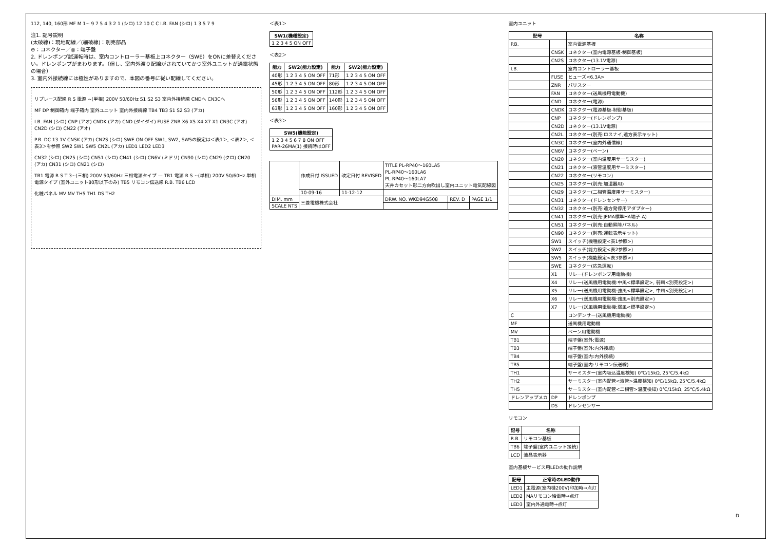112, 140, 160形 MF M 1~ 9 7 5 4 3 2 1 (シロ) 12 10 C C I.B. FAN (シロ) 1 3 5 7 9
注1. 記号説明
(太破線)：現地配線／(細破線)：別売部品
⊖：コネクター／◎：端子盤
2. ドレンポンプ試運転時は、室内コントローラー基板上コネクター（SWE）をONに差替えください。ドレンポンプがまわります。（但し、室内外渡り配線がされていてかつ室外ユニットが通電状態の場合）
3. 室内外接続線には極性がありますので、本図の番号に従い配線してください。
リプレース配線 R S 電源 ~(単相) 200V 50/60Hz S1 S2 S3 室内外接続線 CNDへ CN3Cへ
MF DP 制御箱内 端子箱内 室外ユニット 室内外接続線 TB4 TB3 S1 S2 S3 (アカ)
I.B. FAN (シロ) CNP (アオ) CNDK (アカ) CND (ダイダイ) FUSE ZNR X6 X5 X4 X7 X1 CN3C (アオ) CN2D (シロ) CN22 (アオ)
P.B. DC 13.1V CNSK (アカ) CN2S (シロ) SWE ON OFF SW1, SW2, SW5の設定は＜表1＞, ＜表2＞, ＜表3＞を参照 SW2 SW1 SW5 CN2L (アカ) LED1 LED2 LED3
CN32 (シロ) CN25 (シロ) CN51 (シロ) CN41 (シロ) CN6V (ミドリ) CN90 (シロ) CN29 (クロ) CN20 (アカ) CN31 (シロ) CN21 (シロ)
TB1 電源 R S T 3~(三相) 200V 50/60Hz 三相電源タイプ — TB1 電源 R S ~(単相) 200V 50/60Hz 単相電源タイプ (室外ユニット80形以下のみ) TB5 リモコン伝送線 R.B. TB6 LCD
化粧パネル MV MV TH5 TH1 DS TH2
＜表1＞
| SW1(機種設定) |
| --- |
| 1 2 3 4 5 ON OFF |
＜表2＞
| 能力 | SW2(能力設定) | 能力 | SW2(能力設定) |
| --- | --- | --- | --- |
| 40形 | 1 2 3 4 5 ON OFF | 71形 | 1 2 3 4 5 ON OFF |
| 45形 | 1 2 3 4 5 ON OFF | 80形 | 1 2 3 4 5 ON OFF |
| 50形 | 1 2 3 4 5 ON OFF | 112形 | 1 2 3 4 5 ON OFF |
| 56形 | 1 2 3 4 5 ON OFF | 140形 | 1 2 3 4 5 ON OFF |
| 63形 | 1 2 3 4 5 ON OFF | 160形 | 1 2 3 4 5 ON OFF |
＜表3＞
| SW5(機能設定) |
| --- |
| 1 2 3 4 5 6 7 8 ON OFF PAR-26MA(1) 接続時はOFF |
| | 作成日付 ISSUED | 改定日付 REVISED | TITLE PL-RP40～160LA5 PL-RP40～160LA6 PL-RP40～160LA7 天井カセット形二方向吹出し室内ユニット電気配線図 | | |
| | 10-09-16 | 11-12-12 | | | |
| DIM. mm | 三菱電機株式会社 | | DRW. NO. WKD94G508 | REV. D | PAGE 1/1 |
| SCALE NTS | | | | | |
室内ユニット
| 記号 | | 名称 |
| --- | --- | --- |
| P.B. | | 室内電源基板 |
| | CNSK | コネクター(室内電源基板-制御基板) |
| | CN2S | コネクター(13.1V電源) |
| I.B. | | 室内コントローラー基板 |
| | FUSE | ヒューズ<6.3A> |
| | ZNR | バリスター |
| | FAN | コネクター(送風機用電動機) |
| | CND | コネクター(電源) |
| | CNDK | コネクター(電源基板-制御基板) |
| | CNP | コネクター(ドレンポンプ) |
| | CN2D | コネクター(13.1V電源) |
| | CN2L | コネクター(別売:ロスナイ,遠方表示キット) |
| | CN3C | コネクター(室内外通信線) |
| | CN6V | コネクター(ベーン) |
| | CN20 | コネクター(室内温度用サーミスター) |
| | CN21 | コネクター(液管温度用サーミスター) |
| | CN22 | コネクター(リモコン) |
| | CN25 | コネクター(別売:加湿器用) |
| | CN29 | コネクター(二相管温度用サーミスター) |
| | CN31 | コネクター(ドレンセンサー) |
| | CN32 | コネクター(別売:遠方発停用アダプター) |
| | CN41 | コネクター(別売:JEMA標準HA端子-A) |
| | CN51 | コネクター(別売:自動昇降パネル) |
| | CN90 | コネクター(別売:運転表示キット) |
| | SW1 | スイッチ(機種設定<表1参照>) |
| | SW2 | スイッチ(能力設定<表2参照>) |
| | SW5 | スイッチ(機能設定<表3参照>) |
| | SWE | コネクター(応急運転) |
| | X1 | リレー(ドレンポンプ用電動機) |
| | X4 | リレー(送風機用電動機:中風<標準設定>, 弱風<別売設定>) |
| | X5 | リレー(送風機用電動機:強風<標準設定>, 中風<別売設定>) |
| | X6 | リレー(送風機用電動機:強風<別売設定>) |
| | X7 | リレー(送風機用電動機:弱風<標準設定>) |
| C | | コンデンサー(送風機用電動機) |
| MF | | 送風機用電動機 |
| MV | | ベーン用電動機 |
| TB1 | | 端子盤(室外:電源) |
| TB3 | | 端子盤(室外:内外接続) |
| TB4 | | 端子盤(室内:内外接続) |
| TB5 | | 端子盤(室内:リモコン伝送線) |
| TH1 | | サーミスター(室内吸込温度検知) 0℃/15kΩ, 25℃/5.4kΩ |
| TH2 | | サーミスター(室内配管<液管>温度検知) 0℃/15kΩ, 25℃/5.4kΩ |
| TH5 | | サーミスター(室内配管<二相管>温度検知) 0℃/15kΩ, 25℃/5.4kΩ |
| ドレンアップメカ | DP | ドレンポンプ |
| | DS | ドレンセンサー |
リモコン
| 記号 | 名称 |
| --- | --- |
| R.B. | リモコン基板 |
| TB6 | 端子盤(室内ユニット接続) |
| LCD | 液晶表示器 |
室内基板サービス用LEDの動作説明
| 記号 | 正常時のLED動作 |
| --- | --- |
| LED1 | 主電源(室内機200V)印加時→点灯 |
| LED2 | MAリモコン給電時→点灯 |
| LED3 | 室内外通電時→点灯 |
D